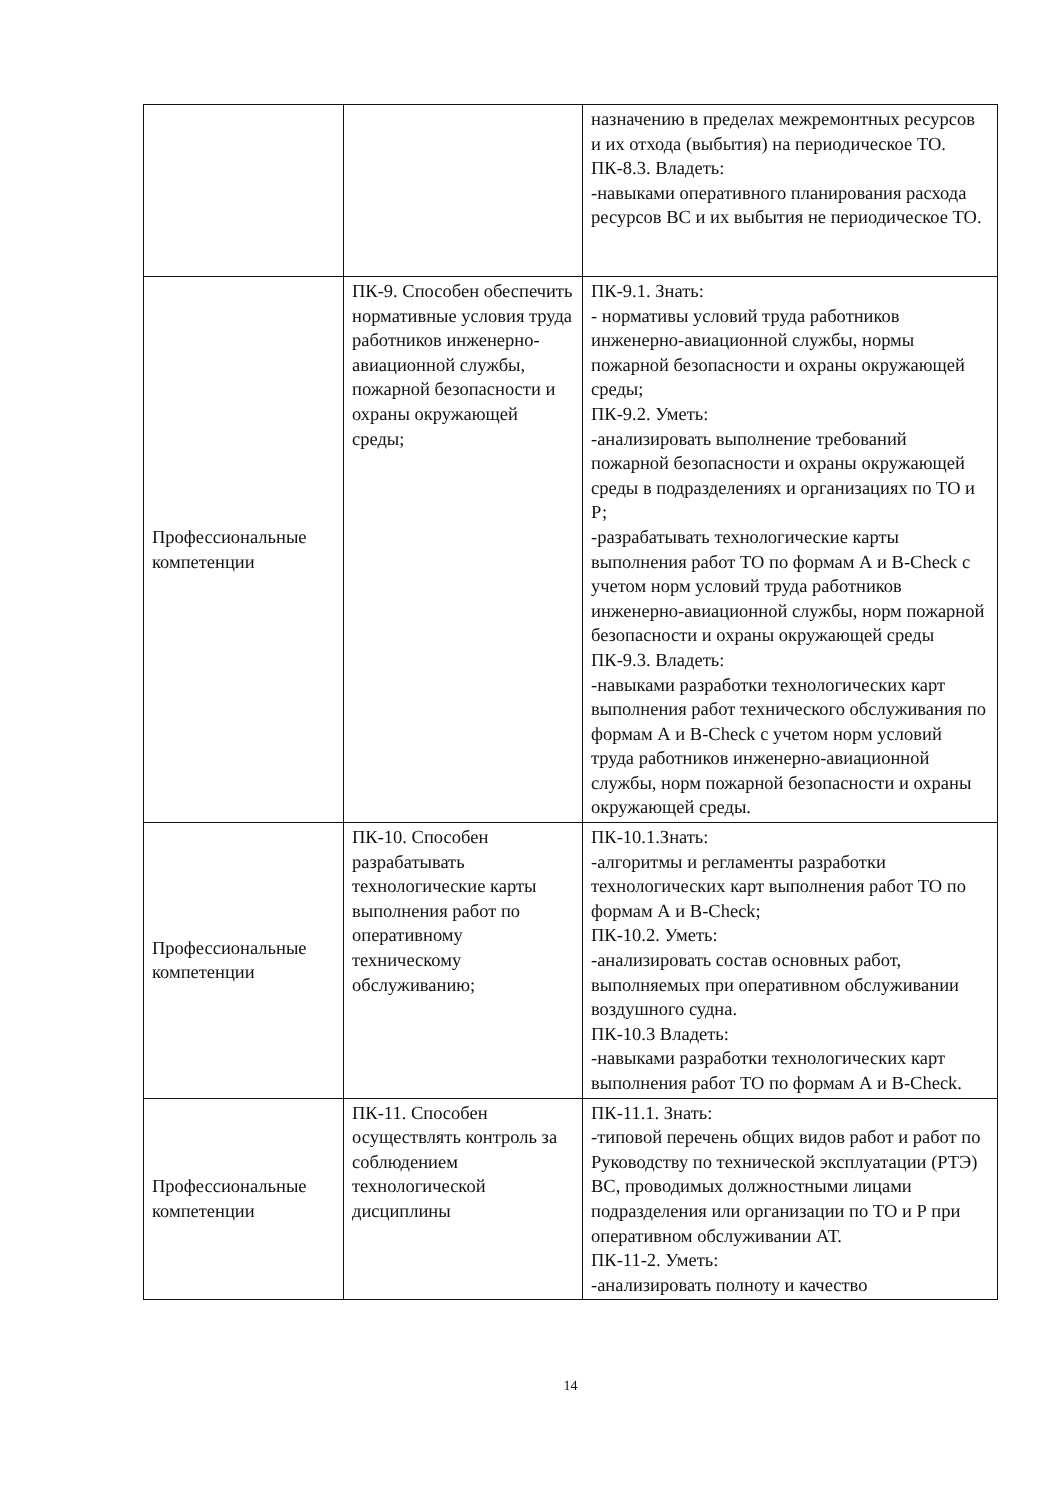| | | назначению в пределах межремонтных ресурсов и их отхода (выбытия) на периодическое ТО. ПК-8.3. Владеть: -навыками оперативного планирования расхода ресурсов ВС и их выбытия не периодическое ТО. |
| Профессиональные компетенции | ПК-9. Способен обеспечить нормативные условия труда работников инженерно-авиационной службы, пожарной безопасности и охраны окружающей среды; | ПК-9.1. Знать: - нормативы условий труда работников инженерно-авиационной службы, нормы пожарной безопасности и охраны окружающей среды; ПК-9.2. Уметь: -анализировать выполнение требований пожарной безопасности и охраны окружающей среды в подразделениях и организациях по ТО и Р; -разрабатывать технологические карты выполнения работ ТО по формам А и В-Check с учетом норм условий труда работников инженерно-авиационной службы, норм пожарной безопасности и охраны окружающей среды ПК-9.3. Владеть: -навыками разработки технологических карт выполнения работ технического обслуживания по формам А и В-Check с учетом норм условий труда работников инженерно-авиационной службы, норм пожарной безопасности и охраны окружающей среды. |
| Профессиональные компетенции | ПК-10. Способен разрабатывать технологические карты выполнения работ по оперативному техническому обслуживанию; | ПК-10.1.Знать: -алгоритмы и регламенты разработки технологических карт выполнения работ ТО по формам А и В-Check; ПК-10.2. Уметь: -анализировать состав основных работ, выполняемых при оперативном обслуживании воздушного судна. ПК-10.3 Владеть: -навыками разработки технологических карт выполнения работ ТО по формам А и В-Check. |
| Профессиональные компетенции | ПК-11. Способен осуществлять контроль за соблюдением технологической дисциплины | ПК-11.1. Знать: -типовой перечень общих видов работ и работ по Руководству по технической эксплуатации (РТЭ) ВС, проводимых должностными лицами подразделения или организации по ТО и Р при оперативном обслуживании АТ. ПК-11-2. Уметь: -анализировать полноту и качество |
14